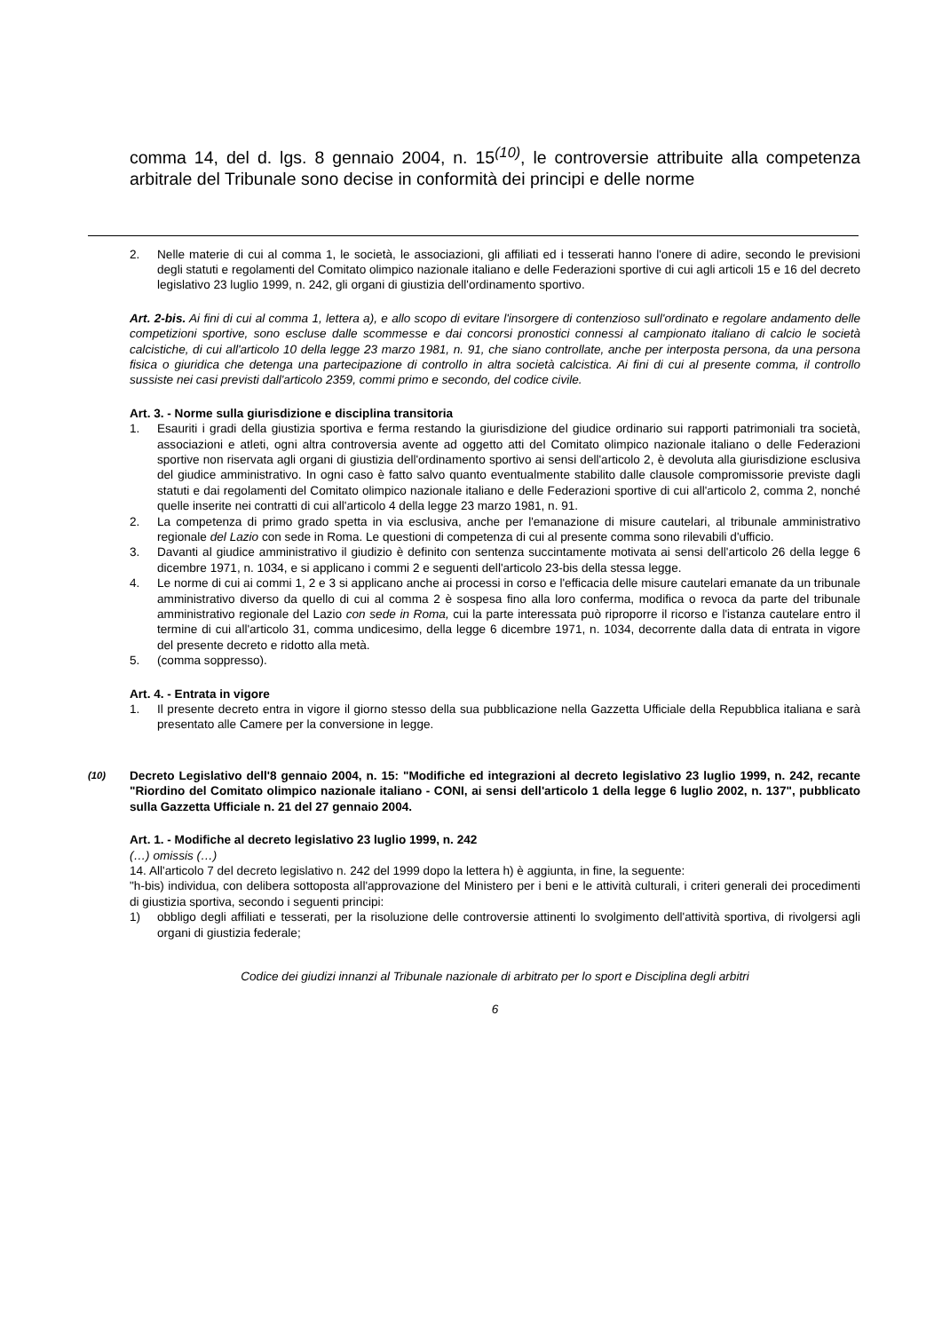comma 14, del d. lgs. 8 gennaio 2004, n. 15<sup>(10)</sup>, le controversie attribuite alla competenza arbitrale del Tribunale sono decise in conformità dei principi e delle norme
2. Nelle materie di cui al comma 1, le società, le associazioni, gli affiliati ed i tesserati hanno l'onere di adire, secondo le previsioni degli statuti e regolamenti del Comitato olimpico nazionale italiano e delle Federazioni sportive di cui agli articoli 15 e 16 del decreto legislativo 23 luglio 1999, n. 242, gli organi di giustizia dell'ordinamento sportivo.
Art. 2-bis. Ai fini di cui al comma 1, lettera a), e allo scopo di evitare l'insorgere di contenzioso sull'ordinato e regolare andamento delle competizioni sportive, sono escluse dalle scommesse e dai concorsi pronostici connessi al campionato italiano di calcio le società calcistiche, di cui all'articolo 10 della legge 23 marzo 1981, n. 91, che siano controllate, anche per interposta persona, da una persona fisica o giuridica che detenga una partecipazione di controllo in altra società calcistica. Ai fini di cui al presente comma, il controllo sussiste nei casi previsti dall'articolo 2359, commi primo e secondo, del codice civile.
Art. 3. - Norme sulla giurisdizione e disciplina transitoria
1. Esauriti i gradi della giustizia sportiva e ferma restando la giurisdizione del giudice ordinario sui rapporti patrimoniali tra società, associazioni e atleti, ogni altra controversia avente ad oggetto atti del Comitato olimpico nazionale italiano o delle Federazioni sportive non riservata agli organi di giustizia dell'ordinamento sportivo ai sensi dell'articolo 2, è devoluta alla giurisdizione esclusiva del giudice amministrativo. In ogni caso è fatto salvo quanto eventualmente stabilito dalle clausole compromissorie previste dagli statuti e dai regolamenti del Comitato olimpico nazionale italiano e delle Federazioni sportive di cui all'articolo 2, comma 2, nonché quelle inserite nei contratti di cui all'articolo 4 della legge 23 marzo 1981, n. 91.
2. La competenza di primo grado spetta in via esclusiva, anche per l'emanazione di misure cautelari, al tribunale amministrativo regionale del Lazio con sede in Roma. Le questioni di competenza di cui al presente comma sono rilevabili d'ufficio.
3. Davanti al giudice amministrativo il giudizio è definito con sentenza succintamente motivata ai sensi dell'articolo 26 della legge 6 dicembre 1971, n. 1034, e si applicano i commi 2 e seguenti dell'articolo 23-bis della stessa legge.
4. Le norme di cui ai commi 1, 2 e 3 si applicano anche ai processi in corso e l'efficacia delle misure cautelari emanate da un tribunale amministrativo diverso da quello di cui al comma 2 è sospesa fino alla loro conferma, modifica o revoca da parte del tribunale amministrativo regionale del Lazio con sede in Roma, cui la parte interessata può riproporre il ricorso e l'istanza cautelare entro il termine di cui all'articolo 31, comma undicesimo, della legge 6 dicembre 1971, n. 1034, decorrente dalla data di entrata in vigore del presente decreto e ridotto alla metà.
5. (comma soppresso).
Art. 4. - Entrata in vigore
1. Il presente decreto entra in vigore il giorno stesso della sua pubblicazione nella Gazzetta Ufficiale della Repubblica italiana e sarà presentato alle Camere per la conversione in legge.
<sup>(10)</sup> Decreto Legislativo dell'8 gennaio 2004, n. 15: "Modifiche ed integrazioni al decreto legislativo 23 luglio 1999, n. 242, recante "Riordino del Comitato olimpico nazionale italiano - CONI, ai sensi dell'articolo 1 della legge 6 luglio 2002, n. 137", pubblicato sulla Gazzetta Ufficiale n. 21 del 27 gennaio 2004.
Art. 1. - Modifiche al decreto legislativo 23 luglio 1999, n. 242
(…) omissis (…)
14. All'articolo 7 del decreto legislativo n. 242 del 1999 dopo la lettera h) è aggiunta, in fine, la seguente:
"h-bis) individua, con delibera sottoposta all'approvazione del Ministero per i beni e le attività culturali, i criteri generali dei procedimenti di giustizia sportiva, secondo i seguenti principi:
1) obbligo degli affiliati e tesserati, per la risoluzione delle controversie attinenti lo svolgimento dell'attività sportiva, di rivolgersi agli organi di giustizia federale;
Codice dei giudizi innanzi al Tribunale nazionale di arbitrato per lo sport e Disciplina degli arbitri
6